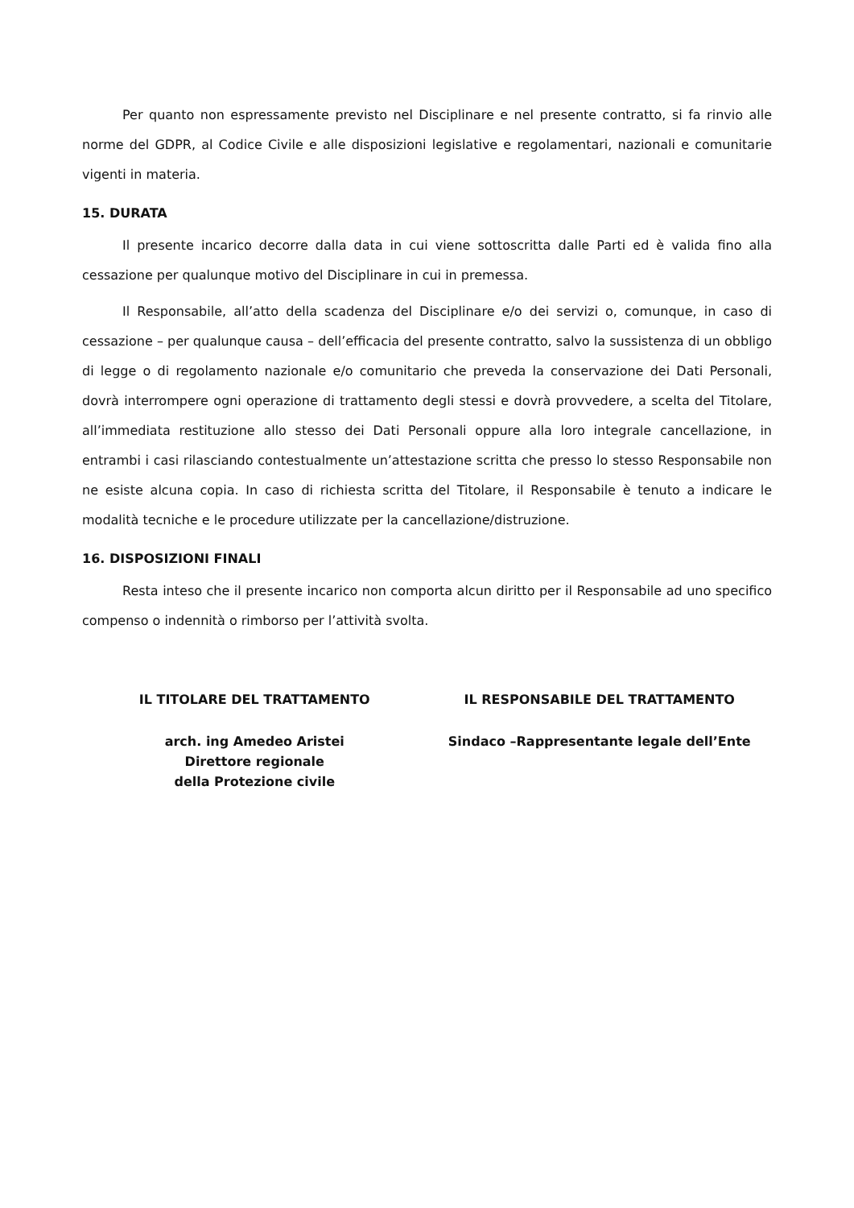Per quanto non espressamente previsto nel Disciplinare e nel presente contratto, si fa rinvio alle norme del GDPR, al Codice Civile e alle disposizioni legislative e regolamentari, nazionali e comunitarie vigenti in materia.
15. DURATA
Il presente incarico decorre dalla data in cui viene sottoscritta dalle Parti ed è valida fino alla cessazione per qualunque motivo del Disciplinare in cui in premessa.
Il Responsabile, all’atto della scadenza del Disciplinare e/o dei servizi o, comunque, in caso di cessazione – per qualunque causa – dell’efficacia del presente contratto, salvo la sussistenza di un obbligo di legge o di regolamento nazionale e/o comunitario che preveda la conservazione dei Dati Personali, dovrà interrompere ogni operazione di trattamento degli stessi e dovrà provvedere, a scelta del Titolare, all’immediata restituzione allo stesso dei Dati Personali oppure alla loro integrale cancellazione, in entrambi i casi rilasciando contestualmente un’attestazione scritta che presso lo stesso Responsabile non ne esiste alcuna copia. In caso di richiesta scritta del Titolare, il Responsabile è tenuto a indicare le modalità tecniche e le procedure utilizzate per la cancellazione/distruzione.
16. DISPOSIZIONI FINALI
Resta inteso che il presente incarico non comporta alcun diritto per il Responsabile ad uno specifico compenso o indennità o rimborso per l’attività svolta.
IL TITOLARE DEL TRATTAMENTO
arch. ing Amedeo Aristei
Direttore regionale
della Protezione civile
IL RESPONSABILE DEL TRATTAMENTO
Sindaco –Rappresentante legale dell’Ente